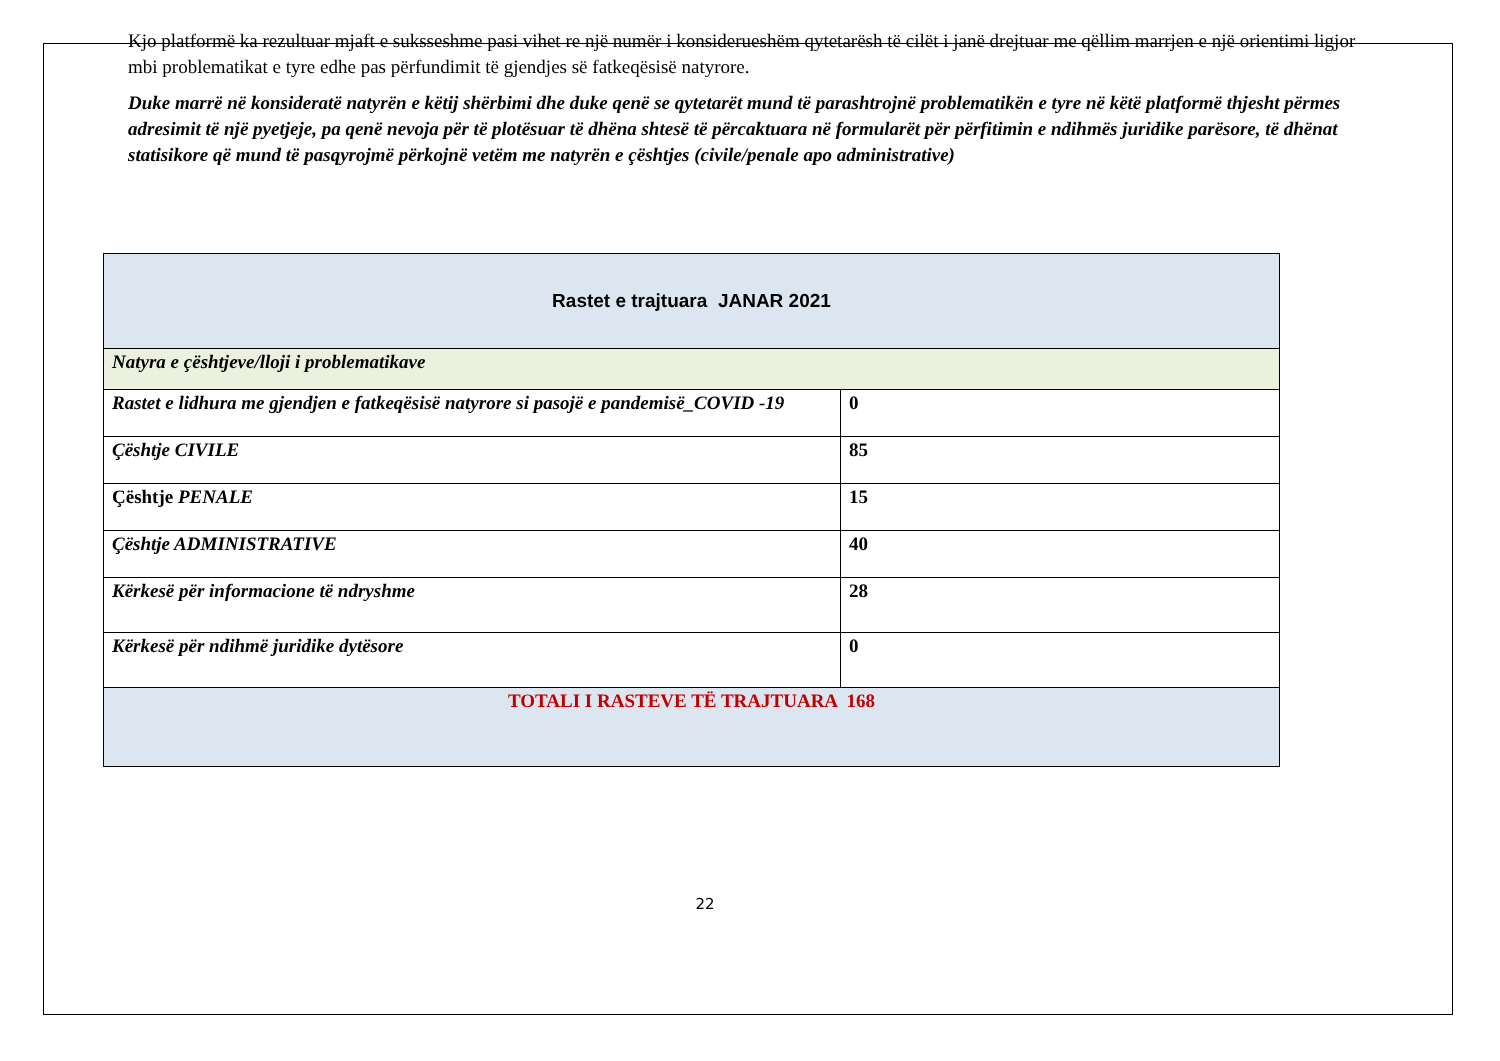Kjo platformë ka rezultuar mjaft e suksseshme pasi vihet re një numër i konsiderueshëm qytetarësh të cilët i janë drejtuar me qëllim marrjen e një orientimi ligjor mbi problematikat e tyre edhe pas përfundimit të gjendjes së fatkeqësisë natyrore.
Duke marrë në konsideratë natyrën e këtij shërbimi dhe duke qenë se qytetarët mund të parashtrojnë problematikën e tyre në këtë platformë thjesht përmes adresimit të një pyetjeje, pa qenë nevoja për të plotësuar të dhëna shtesë të përcaktuara në formularët për përfitimin e ndihmës juridike parësore, të dhënat statisikore që mund të pasqyrojmë përkojnë vetëm me natyrën e çështjes (civile/penale apo administrative)
| Rastet e trajtuara JANAR 2021 | |
| Natyra e çështjeve/lloji i problematikave | |
| Rastet e lidhura me gjendjen e fatkeqësisë natyrore si pasojë e pandemisë_COVID -19 | 0 |
| Çështje CIVILE | 85 |
| Çështje PENALE | 15 |
| Çështje ADMINISTRATIVE | 40 |
| Kërkesë për informacione të ndryshme | 28 |
| Kërkesë për ndihmë juridike dytësore | 0 |
| TOTALI I RASTEVE TË TRAJTUARA 168 | |
22